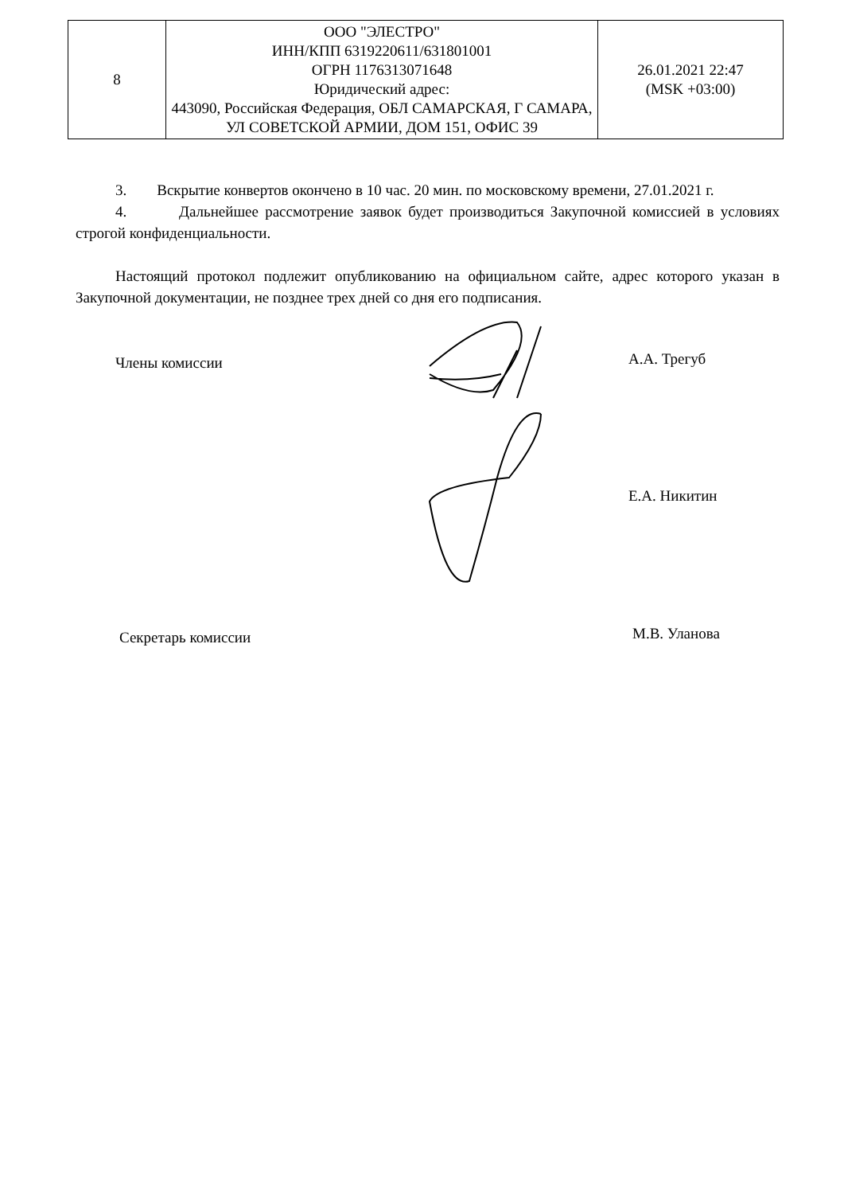| 8 | ООО "ЭЛЕСТРО" ИНН/КПП 6319220611/631801001 ОГРН 1176313071648 Юридический адрес: 443090, Российская Федерация, ОБЛ САМАРСКАЯ, Г САМАРА, УЛ СОВЕТСКОЙ АРМИИ, ДОМ 151, ОФИС 39 | 26.01.2021 22:47 (MSK +03:00) |
3. Вскрытие конвертов окончено в 10 час. 20 мин. по московскому времени, 27.01.2021 г.
4. Дальнейшее рассмотрение заявок будет производиться Закупочной комиссией в условиях строгой конфиденциальности.
Настоящий протокол подлежит опубликованию на официальном сайте, адрес которого указан в Закупочной документации, не позднее трех дней со дня его подписания.
Члены комиссии А.А. Трегуб
Е.А. Никитин
Секретарь комиссии М.В. Уланова